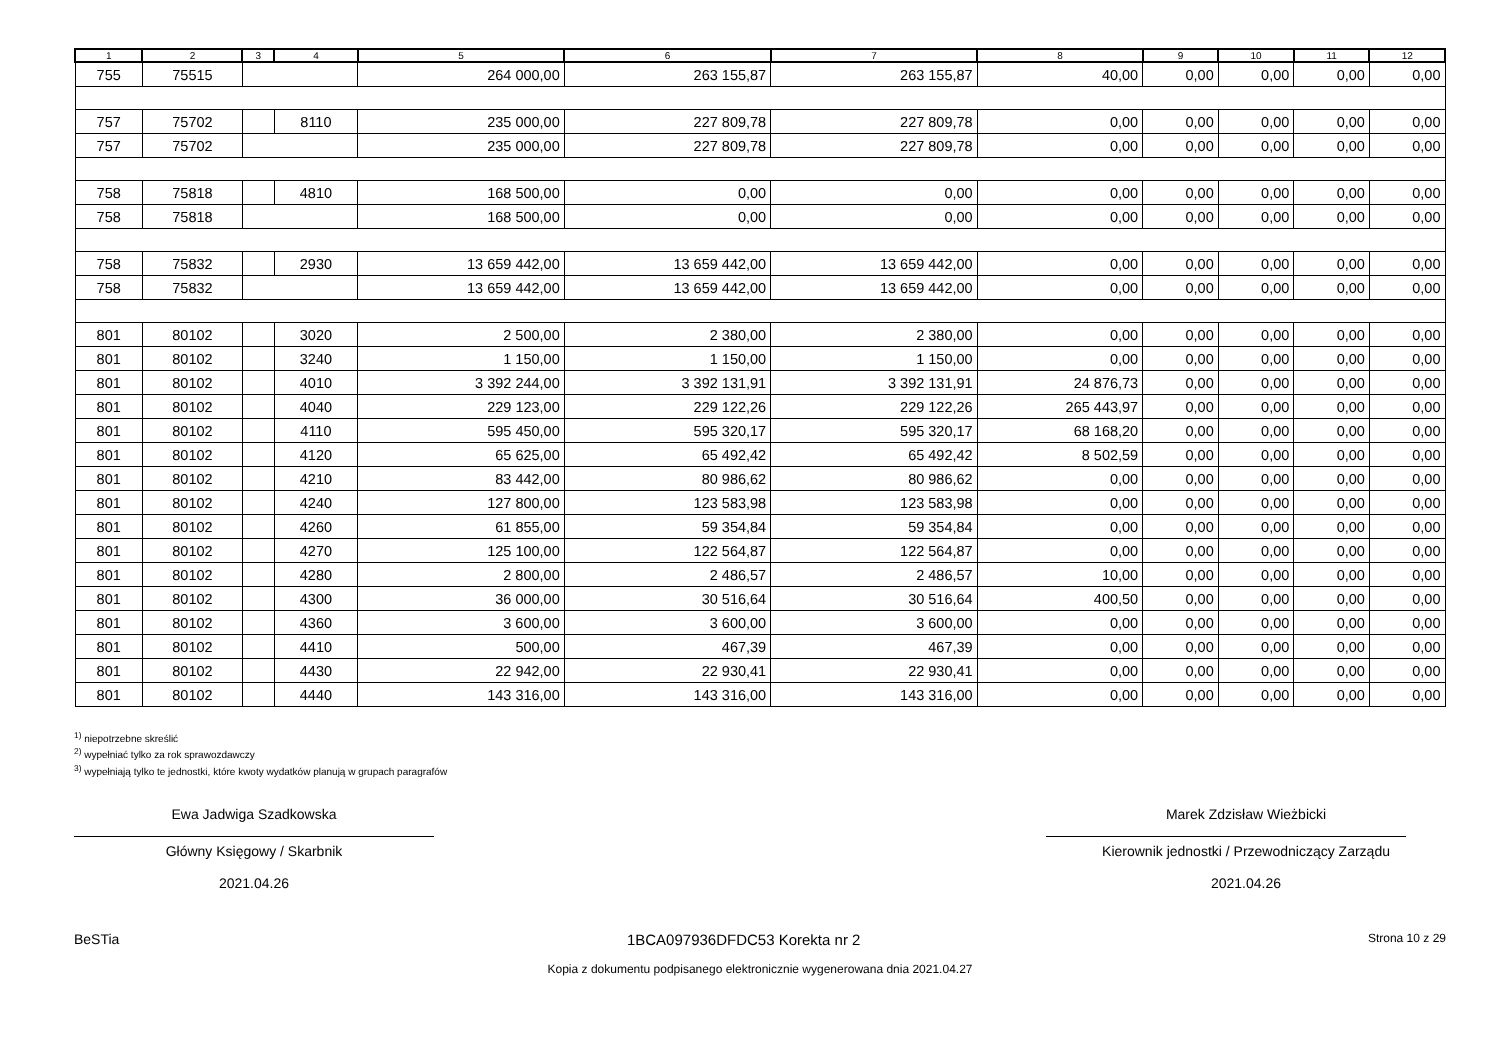| 1 | 2 | 3 | 4 | 5 | 6 | 7 | 8 | 9 | 10 | 11 | 12 |
| --- | --- | --- | --- | --- | --- | --- | --- | --- | --- | --- | --- |
| 755 | 75515 | | | 264 000,00 | 263 155,87 | 263 155,87 | 40,00 | 0,00 | 0,00 | 0,00 | 0,00 |
| 757 | 75702 | | 8110 | 235 000,00 | 227 809,78 | 227 809,78 | 0,00 | 0,00 | 0,00 | 0,00 | 0,00 |
| 757 | 75702 | | | 235 000,00 | 227 809,78 | 227 809,78 | 0,00 | 0,00 | 0,00 | 0,00 | 0,00 |
| 758 | 75818 | | 4810 | 168 500,00 | 0,00 | 0,00 | 0,00 | 0,00 | 0,00 | 0,00 | 0,00 |
| 758 | 75818 | | | 168 500,00 | 0,00 | 0,00 | 0,00 | 0,00 | 0,00 | 0,00 | 0,00 |
| 758 | 75832 | | 2930 | 13 659 442,00 | 13 659 442,00 | 13 659 442,00 | 0,00 | 0,00 | 0,00 | 0,00 | 0,00 |
| 758 | 75832 | | | 13 659 442,00 | 13 659 442,00 | 13 659 442,00 | 0,00 | 0,00 | 0,00 | 0,00 | 0,00 |
| 801 | 80102 | | 3020 | 2 500,00 | 2 380,00 | 2 380,00 | 0,00 | 0,00 | 0,00 | 0,00 | 0,00 |
| 801 | 80102 | | 3240 | 1 150,00 | 1 150,00 | 1 150,00 | 0,00 | 0,00 | 0,00 | 0,00 | 0,00 |
| 801 | 80102 | | 4010 | 3 392 244,00 | 3 392 131,91 | 3 392 131,91 | 24 876,73 | 0,00 | 0,00 | 0,00 | 0,00 |
| 801 | 80102 | | 4040 | 229 123,00 | 229 122,26 | 229 122,26 | 265 443,97 | 0,00 | 0,00 | 0,00 | 0,00 |
| 801 | 80102 | | 4110 | 595 450,00 | 595 320,17 | 595 320,17 | 68 168,20 | 0,00 | 0,00 | 0,00 | 0,00 |
| 801 | 80102 | | 4120 | 65 625,00 | 65 492,42 | 65 492,42 | 8 502,59 | 0,00 | 0,00 | 0,00 | 0,00 |
| 801 | 80102 | | 4210 | 83 442,00 | 80 986,62 | 80 986,62 | 0,00 | 0,00 | 0,00 | 0,00 | 0,00 |
| 801 | 80102 | | 4240 | 127 800,00 | 123 583,98 | 123 583,98 | 0,00 | 0,00 | 0,00 | 0,00 | 0,00 |
| 801 | 80102 | | 4260 | 61 855,00 | 59 354,84 | 59 354,84 | 0,00 | 0,00 | 0,00 | 0,00 | 0,00 |
| 801 | 80102 | | 4270 | 125 100,00 | 122 564,87 | 122 564,87 | 0,00 | 0,00 | 0,00 | 0,00 | 0,00 |
| 801 | 80102 | | 4280 | 2 800,00 | 2 486,57 | 2 486,57 | 10,00 | 0,00 | 0,00 | 0,00 | 0,00 |
| 801 | 80102 | | 4300 | 36 000,00 | 30 516,64 | 30 516,64 | 400,50 | 0,00 | 0,00 | 0,00 | 0,00 |
| 801 | 80102 | | 4360 | 3 600,00 | 3 600,00 | 3 600,00 | 0,00 | 0,00 | 0,00 | 0,00 | 0,00 |
| 801 | 80102 | | 4410 | 500,00 | 467,39 | 467,39 | 0,00 | 0,00 | 0,00 | 0,00 | 0,00 |
| 801 | 80102 | | 4430 | 22 942,00 | 22 930,41 | 22 930,41 | 0,00 | 0,00 | 0,00 | 0,00 | 0,00 |
| 801 | 80102 | | 4440 | 143 316,00 | 143 316,00 | 143 316,00 | 0,00 | 0,00 | 0,00 | 0,00 | 0,00 |
<sup>1)</sup> niepotrzebne skreślić
<sup>2)</sup> wypełniać tylko za rok sprawozdawczy
<sup>3)</sup> wypełniają tylko te jednostki, które kwoty wydatków planują w grupach paragrafów
Ewa Jadwiga Szadkowska
Główny Księgowy / Skarbnik
2021.04.26
Marek Zdzisław Wieżbicki
Kierownik jednostki / Przewodniczący Zarządu
2021.04.26
BeSTia 1BCA097936DFDC53 Korekta nr 2 Strona 10 z 29
Kopia z dokumentu podpisanego elektronicznie wygenerowana dnia 2021.04.27